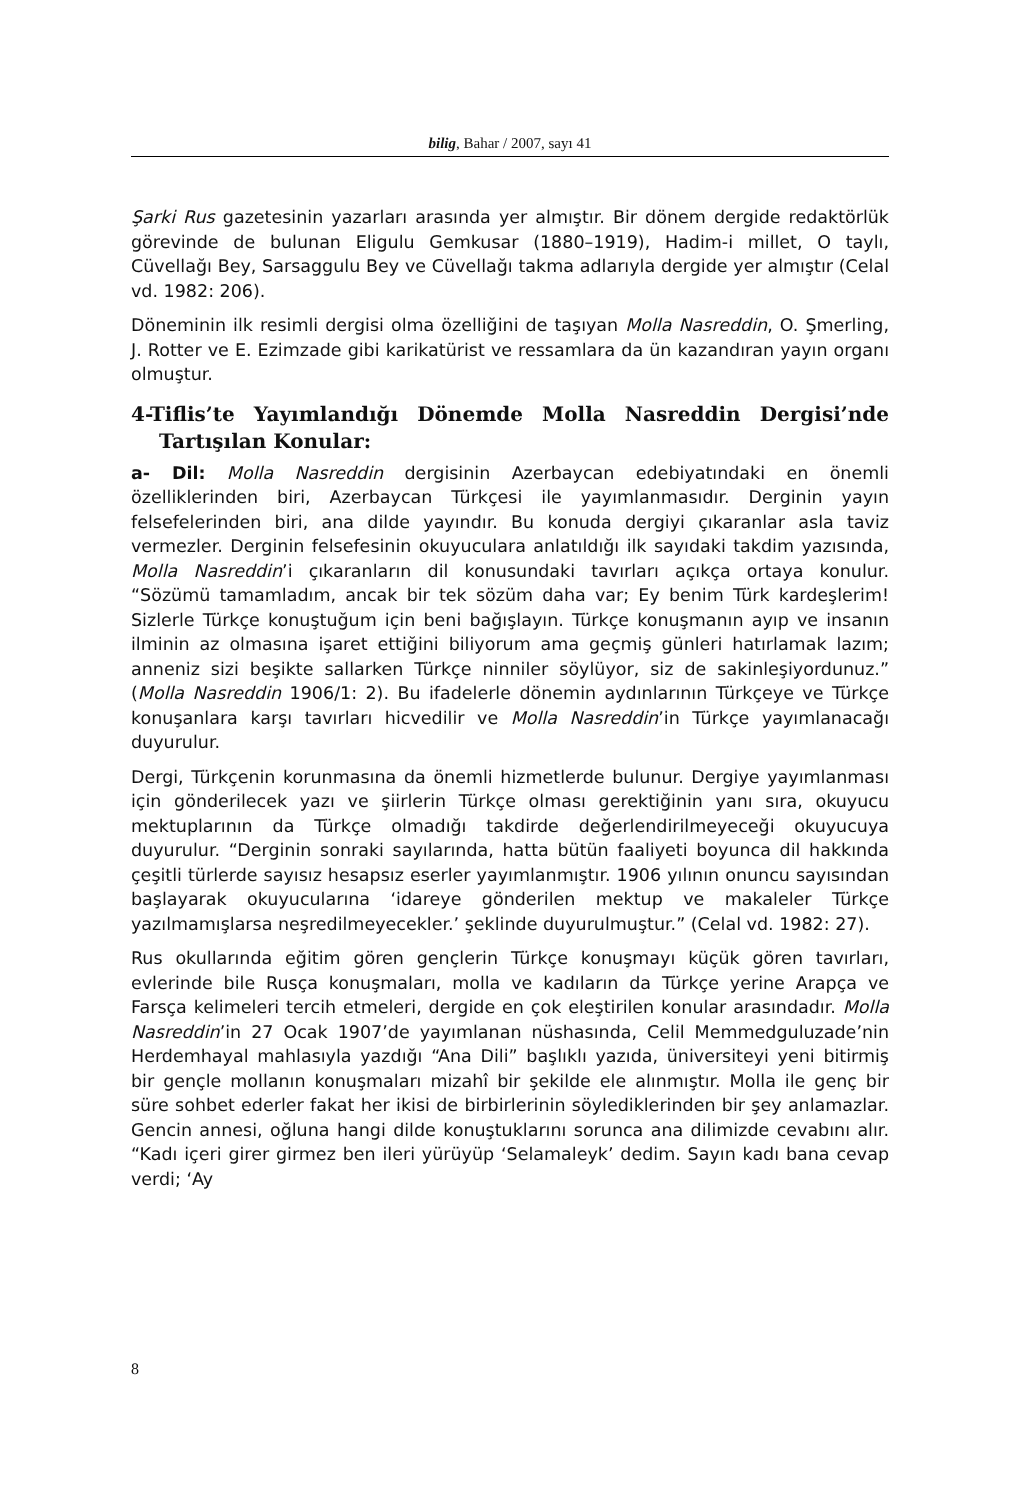bilig, Bahar / 2007, sayı 41
Şarki Rus gazetesinin yazarları arasında yer almıştır. Bir dönem dergide redaktörlük görevinde de bulunan Eligulu Gemkusar (1880–1919), Hadim-i millet, O taylı, Cüvellağı Bey, Sarsaggulu Bey ve Cüvellağı takma adlarıyla dergide yer almıştır (Celal vd. 1982: 206).
Döneminin ilk resimli dergisi olma özelliğini de taşıyan Molla Nasreddin, O. Şmerling, J. Rotter ve E. Ezimzade gibi karikatürist ve ressamlara da ün kazandıran yayın organı olmuştur.
4-Tiflis’te Yayımlandığı Dönemde Molla Nasreddin Dergisi’nde Tartışılan Konular:
a- Dil: Molla Nasreddin dergisinin Azerbaycan edebiyatındaki en önemli özelliklerinden biri, Azerbaycan Türkçesi ile yayımlanmasıdır. Derginin yayın felsefelerinden biri, ana dilde yayındır. Bu konuda dergiyi çıkaranlar asla taviz vermezler. Derginin felsefesinin okuyuculara anlatıldığı ilk sayıdaki takdim yazısında, Molla Nasreddin’i çıkaranların dil konusundaki tavırları açıkça ortaya konulur. “Sözümü tamamladım, ancak bir tek sözüm daha var; Ey benim Türk kardeşlerim! Sizlerle Türkçe konuştuğum için beni bağışlayın. Türkçe konuşmanın ayıp ve insanın ilminin az olmasına işaret ettiğini biliyorum ama geçmiş günleri hatırlamak lazım; anneniz sizi beşikte sallarken Türkçe ninniler söylüyor, siz de sakinleşiyordunuz.” (Molla Nasreddin 1906/1: 2). Bu ifadelerle dönemin aydınlarının Türkçeye ve Türkçe konuşanlara karşı tavırları hicvedilir ve Molla Nasreddin’in Türkçe yayımlanacağı duyurulur.
Dergi, Türkçenin korunmasına da önemli hizmetlerde bulunur. Dergiye yayımlanması için gönderilecek yazı ve şiirlerin Türkçe olması gerektiğinin yanı sıra, okuyucu mektuplarının da Türkçe olmadığı takdirde değerlendirilmeyeceği okuyucuya duyurulur. “Derginin sonraki sayılarında, hatta bütün faaliyeti boyunca dil hakkında çeşitli türlerde sayısız hesapsız eserler yayımlanmıştır. 1906 yılının onuncu sayısından başlayarak okuyucularına ‘idareye gönderilen mektup ve makaleler Türkçe yazılmamışlarsa neşredilmeyecekler.’ şeklinde duyurulmuştur.” (Celal vd. 1982: 27).
Rus okullarında eğitim gören gençlerin Türkçe konuşmayı küçük gören tavırları, evlerinde bile Rusça konuşmaları, molla ve kadıların da Türkçe yerine Arapça ve Farsça kelimeleri tercih etmeleri, dergide en çok eleştirilen konular arasındadır. Molla Nasreddin’in 27 Ocak 1907’de yayımlanan nüshasında, Celil Memmedguluzade’nin Herdemhayal mahlasıyla yazdığı “Ana Dili” başlıklı yazıda, üniversiteyi yeni bitirmiş bir gençle mollanın konuşmaları mizahî bir şekilde ele alınmıştır. Molla ile genç bir süre sohbet ederler fakat her ikisi de birbirlerinin söylediklerinden bir şey anlamazlar. Gencin annesi, oğluna hangi dilde konuştuklarını sorunca ana dilimizde cevabını alır. “Kadı içeri girer girmez ben ileri yürüyüp ‘Selamaleyk’ dedim. Sayın kadı bana cevap verdi; ‘Ay
8